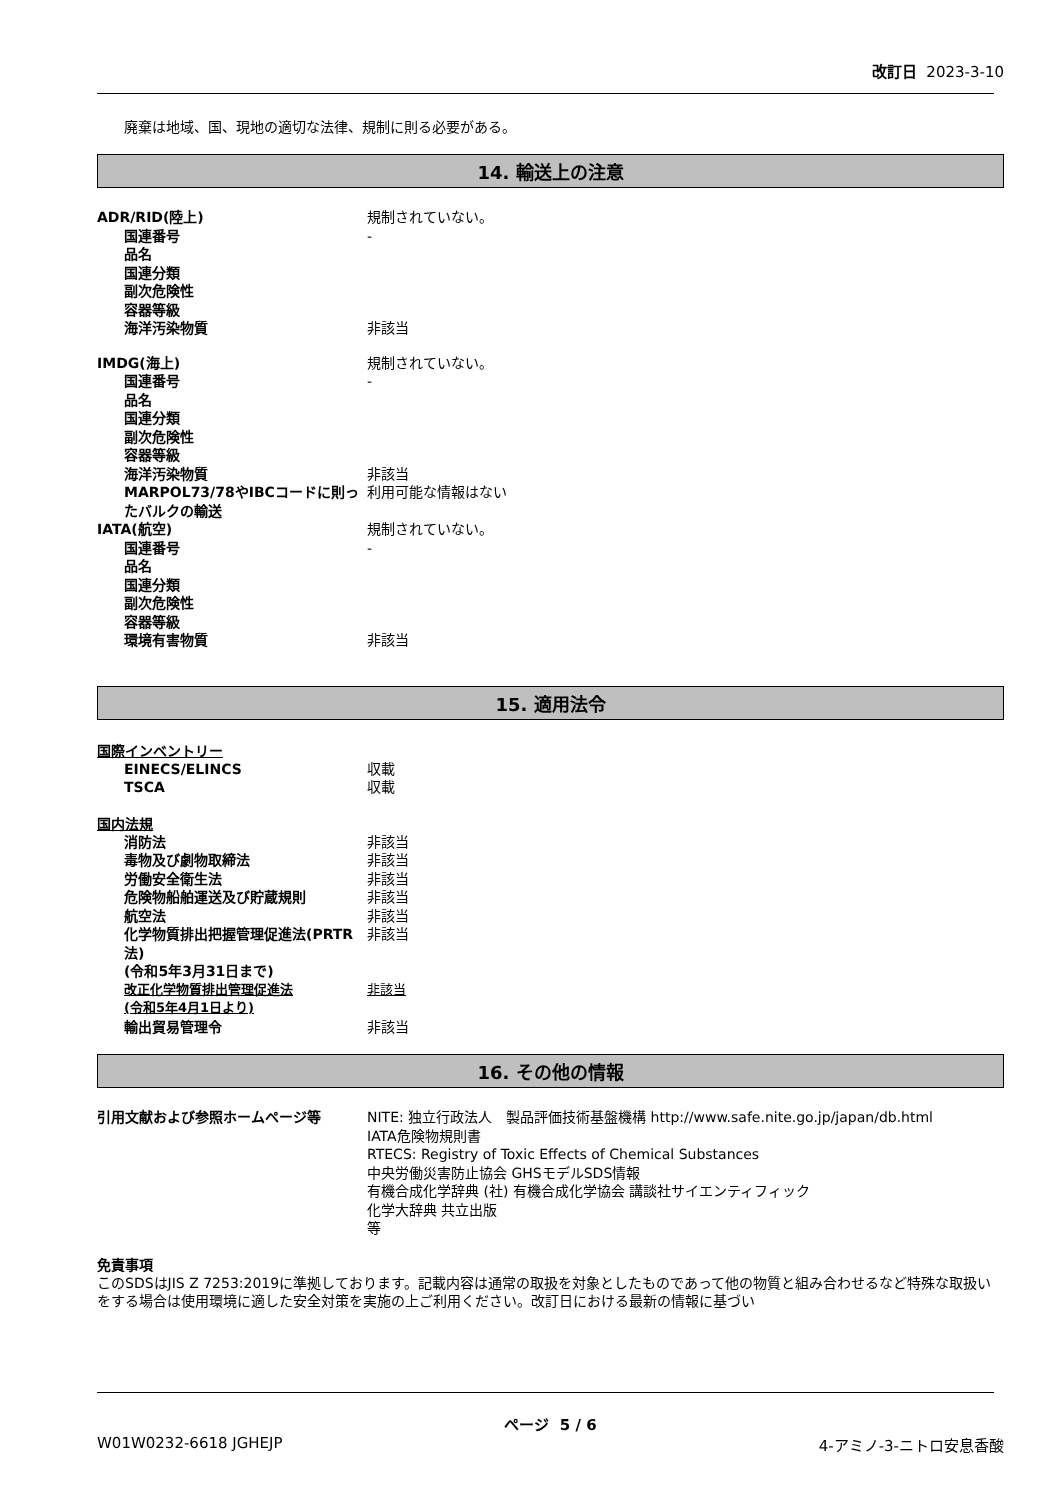改訂日 2023-3-10
廃棄は地域、国、現地の適切な法律、規制に則る必要がある。
14. 輸送上の注意
ADR/RID(陸上) 規制されていない。
国連番号 -
品名
国連分類
副次危険性
容器等級
海洋汚染物質 非該当
IMDG(海上) 規制されていない。
国連番号 -
品名
国連分類
副次危険性
容器等級
海洋汚染物質 非該当
MARPOL73/78やIBCコードに則ったバルクの輸送
利用可能な情報はない
IATA(航空) 規制されていない。
国連番号 -
品名
国連分類
副次危険性
容器等級
環境有害物質 非該当
15. 適用法令
国際インベントリー
EINECS/ELINCS 収載
TSCA 収載
国内法規
消防法 非該当
毒物及び劇物取締法 非該当
労働安全衛生法 非該当
危険物船舶運送及び貯蔵規則 非該当
航空法 非該当
化学物質排出把握管理促進法(PRTR法)
(令和5年3月31日まで)
非該当
改正化学物質排出管理促進法
(令和5年4月1日より)
非該当
輸出貿易管理令 非該当
16. その他の情報
引用文献および参照ホームページ等 NITE: 独立行政法人　製品評価技術基盤機構 http://www.safe.nite.go.jp/japan/db.html
IATA危険物規則書
RTECS: Registry of Toxic Effects of Chemical Substances
中央労働災害防止協会 GHSモデルSDS情報
有機合成化学辞典 (社) 有機合成化学協会 講談社サイエンティフィック
化学大辞典 共立出版
等
免責事項
このSDSはJIS Z 7253:2019に準拠しております。記載内容は通常の取扱を対象としたものであって他の物質と組み合わせるなど特殊な取扱いをする場合は使用環境に適した安全対策を実施の上ご利用ください。改訂日における最新の情報に基づい
ページ 5 / 6
W01W0232-6618 JGHEJP 4-アミノ-3-ニトロ安息香酸